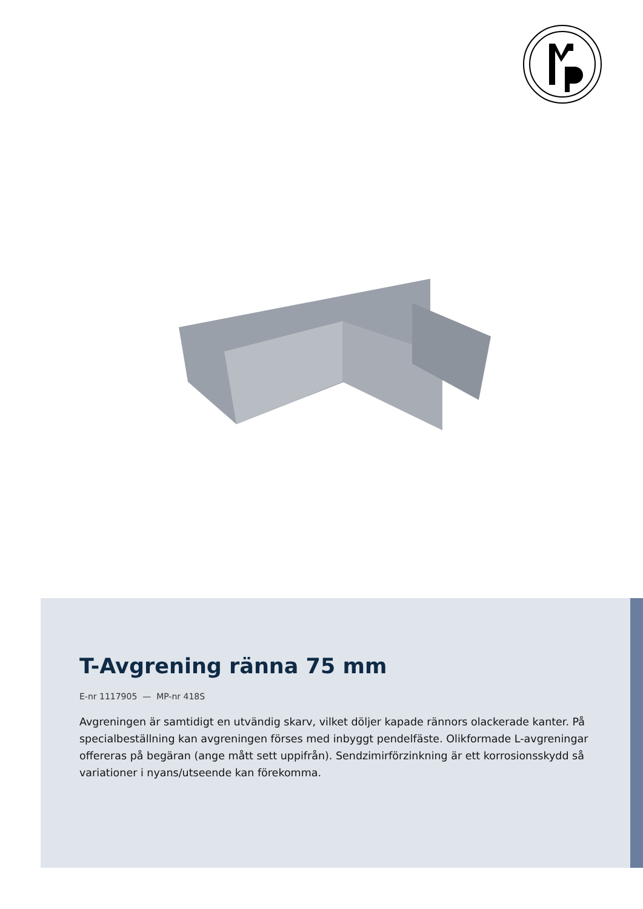T-Avgrening ränna 75 mm
E-nr 1117905 — MP-nr 418S
Avgreningen är samtidigt en utvändig skarv, vilket döljer kapade rännors olackerade kanter. På specialbeställning kan avgreningen förses med inbyggt pendelfäste. Olikformade L-avgreningar offereras på begäran (ange mått sett uppifrån). Sendzimirförzinkning är ett korrosionsskydd så variationer i nyans/utseende kan förekomma.